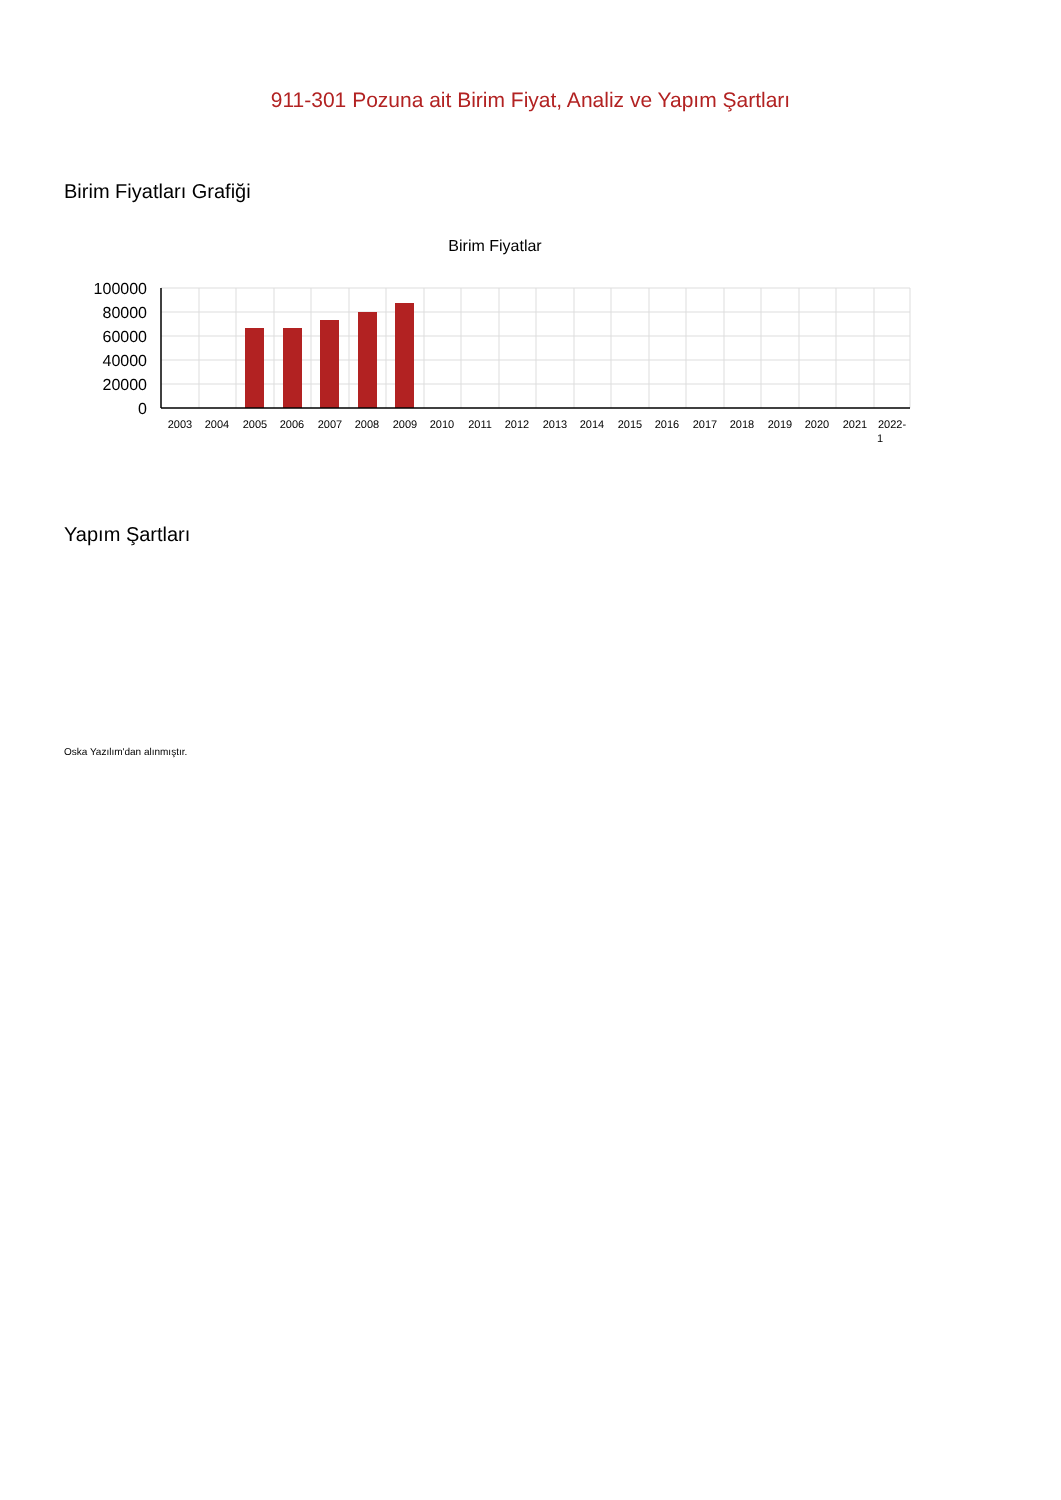911-301 Pozuna ait Birim Fiyat, Analiz ve Yapım Şartları
Birim Fiyatları Grafiği
Birim Fiyatlar
100000
80000
60000
40000
20000
0
2003
2004
2005
2006
2007
2008
2009
2010
2011
2012
2013
2014
2015
2016
2017
2018
2019
2020
2021
2022-
1
Yapım Şartları
Oska Yazılım'dan alınmıştır.